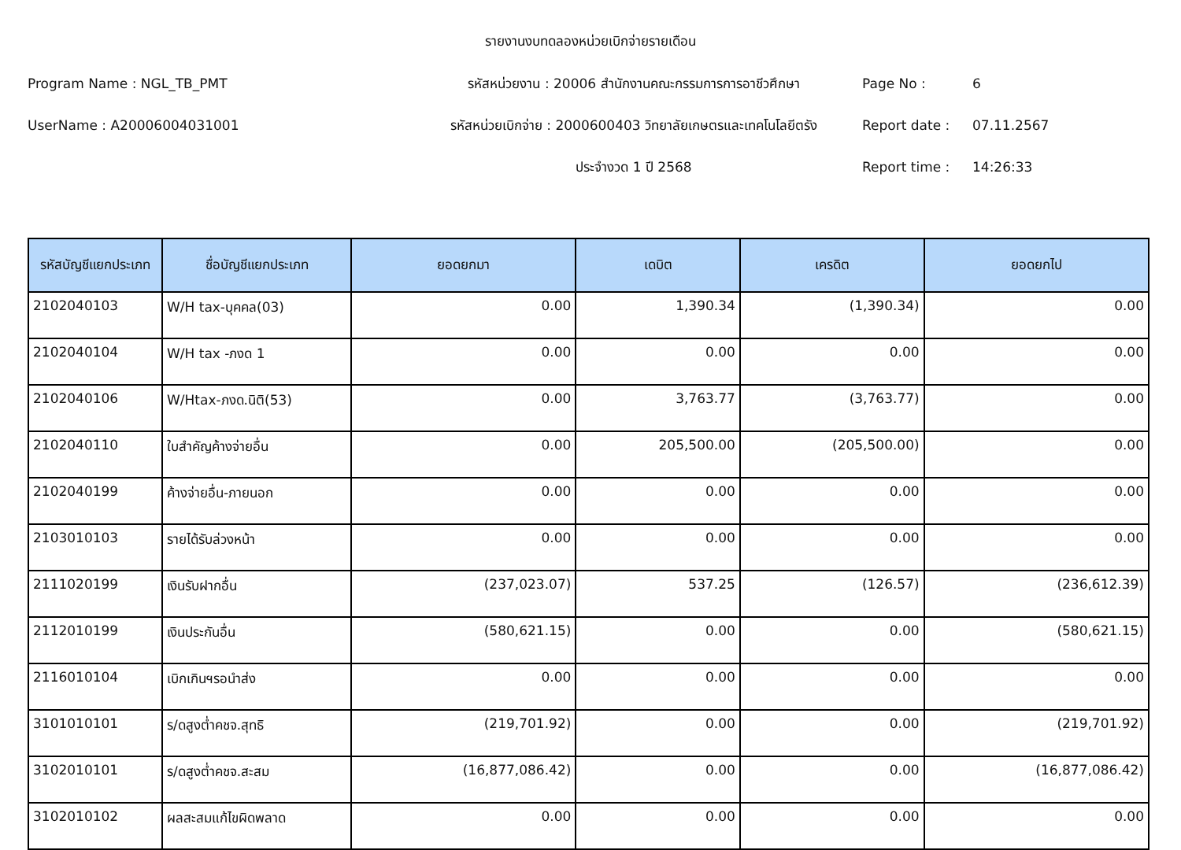รายงานงบทดลองหน่วยเบิกจ่ายรายเดือน
Program Name : NGL_TB_PMT
รหัสหน่วยงาน : 20006 สำนักงานคณะกรรมการการอาชีวศึกษา
Page No :
6
UserName : A20006004031001
รหัสหน่วยเบิกจ่าย : 2000600403 วิทยาลัยเกษตรและเทคโนโลยีตรัง
Report date :
07.11.2567
ประจำงวด 1 ปี 2568
Report time :
14:26:33
| รหัสบัญชีแยกประเภท | ชื่อบัญชีแยกประเภท | ยอดยกมา | เดบิต | เครดิต | ยอดยกไป |
| --- | --- | --- | --- | --- | --- |
| 2102040103 | W/H tax-บุคคล(03) | 0.00 | 1,390.34 | (1,390.34) | 0.00 |
| 2102040104 | W/H tax -ภงด 1 | 0.00 | 0.00 | 0.00 | 0.00 |
| 2102040106 | W/Htax-ภงด.นิติ(53) | 0.00 | 3,763.77 | (3,763.77) | 0.00 |
| 2102040110 | ใบสำคัญค้างจ่ายอื่น | 0.00 | 205,500.00 | (205,500.00) | 0.00 |
| 2102040199 | ค้างจ่ายอื่น-ภายนอก | 0.00 | 0.00 | 0.00 | 0.00 |
| 2103010103 | รายได้รับล่วงหน้า | 0.00 | 0.00 | 0.00 | 0.00 |
| 2111020199 | เงินรับฝากอื่น | (237,023.07) | 537.25 | (126.57) | (236,612.39) |
| 2112010199 | เงินประกันอื่น | (580,621.15) | 0.00 | 0.00 | (580,621.15) |
| 2116010104 | เบิกเกินฯรอนำส่ง | 0.00 | 0.00 | 0.00 | 0.00 |
| 3101010101 | ร/ดสูงต่ำคชจ.สุทธิ | (219,701.92) | 0.00 | 0.00 | (219,701.92) |
| 3102010101 | ร/ดสูงต่ำคชจ.สะสม | (16,877,086.42) | 0.00 | 0.00 | (16,877,086.42) |
| 3102010102 | ผลสะสมแก้ไขผิดพลาด | 0.00 | 0.00 | 0.00 | 0.00 |